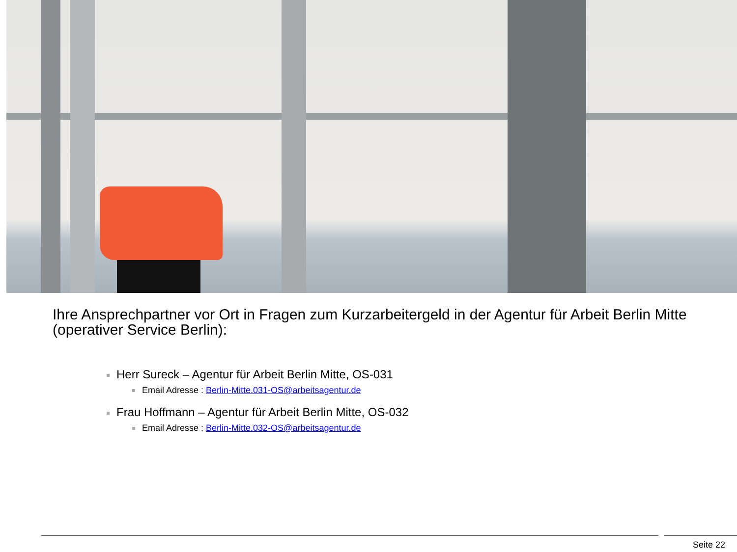Ihre Ansprechpartner vor Ort in Fragen zum Kurzarbeitergeld in der Agentur für Arbeit Berlin Mitte (operativer Service Berlin):
Herr Sureck – Agentur für Arbeit Berlin Mitte, OS-031
Email Adresse : Berlin-Mitte.031-OS@arbeitsagentur.de
Frau Hoffmann – Agentur für Arbeit Berlin Mitte, OS-032
Email Adresse : Berlin-Mitte.032-OS@arbeitsagentur.de
Seite 22